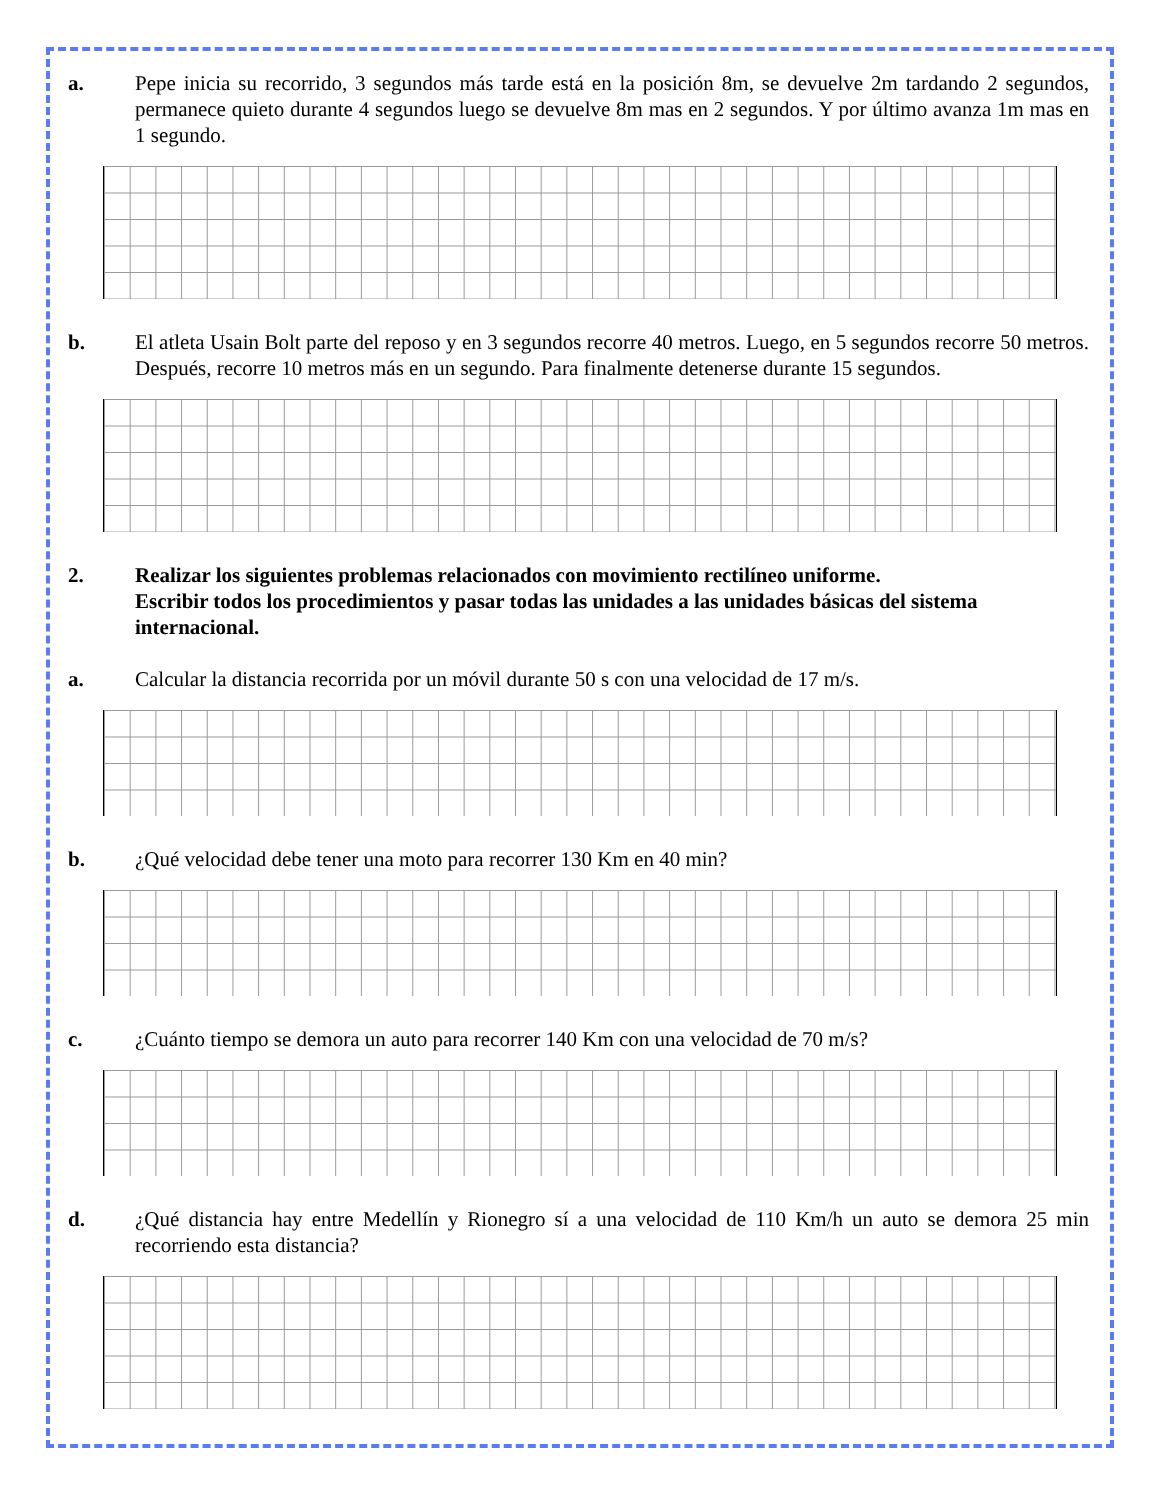a. Pepe inicia su recorrido, 3 segundos más tarde está en la posición 8m, se devuelve 2m tardando 2 segundos, permanece quieto durante 4 segundos luego se devuelve 8m mas en 2 segundos. Y por último avanza 1m mas en 1 segundo.
b. El atleta Usain Bolt parte del reposo y en 3 segundos recorre 40 metros. Luego, en 5 segundos recorre 50 metros. Después, recorre 10 metros más en un segundo. Para finalmente detenerse durante 15 segundos.
2. Realizar los siguientes problemas relacionados con movimiento rectilíneo uniforme.
Escribir todos los procedimientos y pasar todas las unidades a las unidades básicas del sistema internacional.
a. Calcular la distancia recorrida por un móvil durante 50 s con una velocidad de 17 m/s.
b. ¿Qué velocidad debe tener una moto para recorrer 130 Km en 40 min?
c. ¿Cuánto tiempo se demora un auto para recorrer 140 Km con una velocidad de 70 m/s?
d. ¿Qué distancia hay entre Medellín y Rionegro sí a una velocidad de 110 Km/h un auto se demora 25 min recorriendo esta distancia?